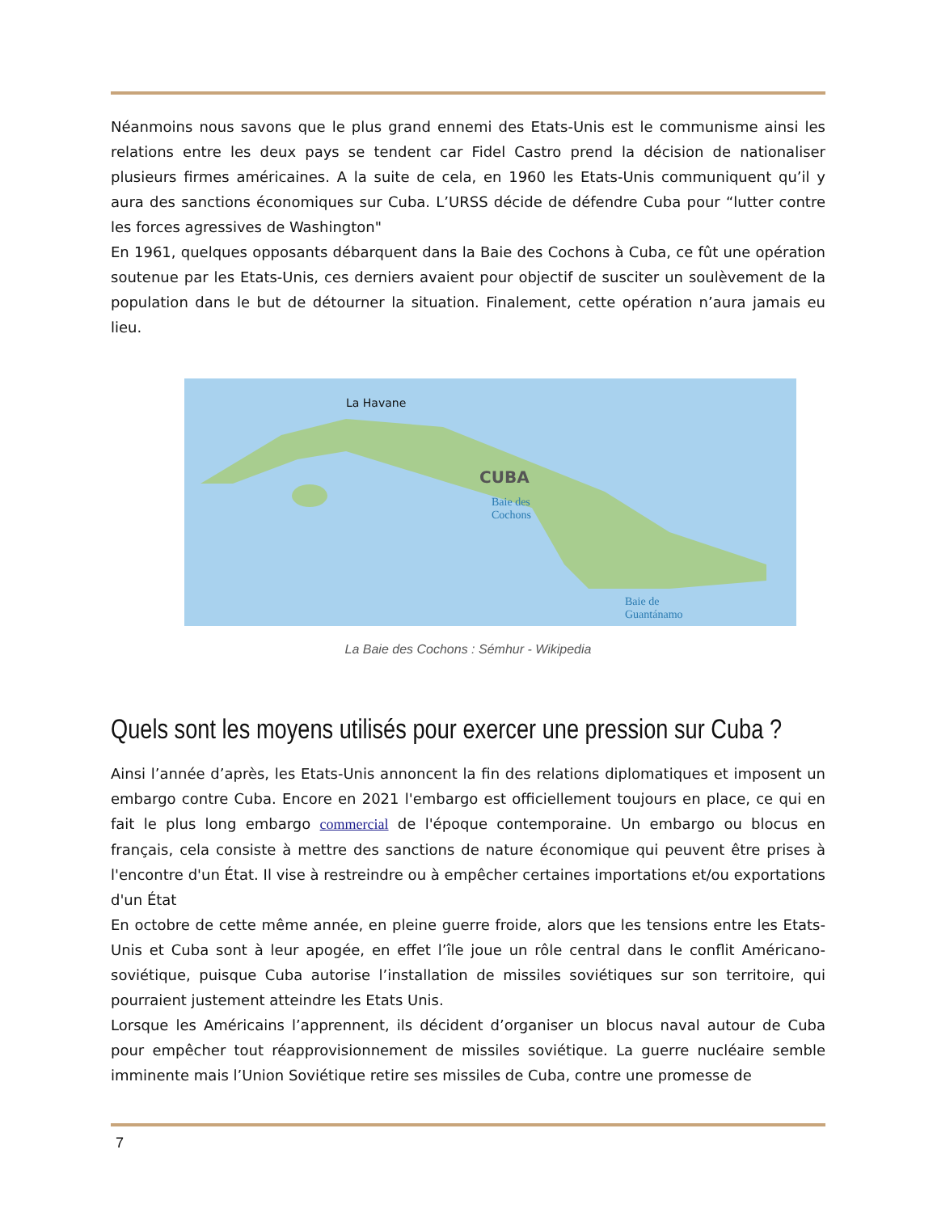Néanmoins nous savons que le plus grand ennemi des Etats-Unis est le communisme ainsi les relations entre les deux pays se tendent car Fidel Castro prend la décision de nationaliser plusieurs firmes américaines. A la suite de cela, en 1960 les Etats-Unis communiquent qu’il y aura des sanctions économiques sur Cuba. L’URSS décide de défendre Cuba pour “lutter contre les forces agressives de Washington"
En 1961, quelques opposants débarquent dans la Baie des Cochons à Cuba, ce fût une opération soutenue par les Etats-Unis, ces derniers avaient pour objectif de susciter un soulèvement de la population dans le but de détourner la situation. Finalement, cette opération n’aura jamais eu lieu.
La Havane
CUBA
Baie des
Cochons
Baie de
Guantánamo
La Baie des Cochons : Sémhur - Wikipedia
Quels sont les moyens utilisés pour exercer une pression sur Cuba ?
Ainsi l’année d’après, les Etats-Unis annoncent la fin des relations diplomatiques et imposent un embargo contre Cuba. Encore en 2021 l'embargo est officiellement toujours en place, ce qui en fait le plus long embargo commercial de l'époque contemporaine. Un embargo ou blocus en français, cela consiste à mettre des sanctions de nature économique qui peuvent être prises à l'encontre d'un État. Il vise à restreindre ou à empêcher certaines importations et/ou exportations d'un État
En octobre de cette même année, en pleine guerre froide, alors que les tensions entre les Etats-Unis et Cuba sont à leur apogée, en effet l’île joue un rôle central dans le conflit Américano-soviétique, puisque Cuba autorise l’installation de missiles soviétiques sur son territoire, qui pourraient justement atteindre les Etats Unis.
Lorsque les Américains l’apprennent, ils décident d’organiser un blocus naval autour de Cuba pour empêcher tout réapprovisionnement de missiles soviétique. La guerre nucléaire semble imminente mais l’Union Soviétique retire ses missiles de Cuba, contre une promesse de
7